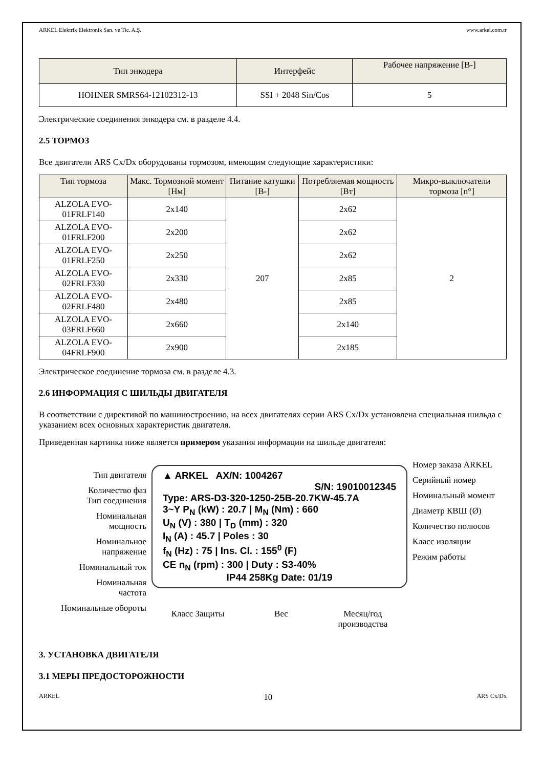ARKEL Elektrik Elektronik San. ve Tic. A.Ş. www.arkel.com.tr
| Тип энкодера | Интерфейс | Рабочее напряжение [В-] |
| --- | --- | --- |
| HOHNER SMRS64-12102312-13 | SSI + 2048 Sin/Cos | 5 |
Электрические соединения энкодера см. в разделе 4.4.
2.5 ТОРМОЗ
Все двигатели ARS Cx/Dx оборудованы тормозом, имеющим следующие характеристики:
| Тип тормоза | Макс. Тормозной момент [Нм] | Питание катушки [В-] | Потребляемая мощность [Вт] | Микро-выключатели тормоза [n°] |
| --- | --- | --- | --- | --- |
| ALZOLA EVO-01FRLF140 | 2x140 | 207 | 2x62 | 2 |
| ALZOLA EVO-01FRLF200 | 2x200 | | 2x62 | |
| ALZOLA EVO-01FRLF250 | 2x250 | | 2x62 | |
| ALZOLA EVO-02FRLF330 | 2x330 | | 2x85 | |
| ALZOLA EVO-02FRLF480 | 2x480 | | 2x85 | |
| ALZOLA EVO-03FRLF660 | 2x660 | | 2x140 | |
| ALZOLA EVO-04FRLF900 | 2x900 | | 2x185 | |
Электрическое соединение тормоза см. в разделе 4.3.
2.6 ИНФОРМАЦИЯ С ШИЛЬДЫ ДВИГАТЕЛЯ
В соответствии с директивой по машиностроению, на всех двигателях серии ARS Cx/Dx установлена специальная шильда с указанием всех основных характеристик двигателя.
Приведенная картинка ниже является примером указания информации на шильде двигателя:
Тип двигателя
Количество фаз
Тип соединения
Номинальная
мощность
Номинальное
напряжение
Номинальный ток
Номинальная
частота
Номинальные обороты
▲ ARKEL AX/N: 1004267
S/N: 19010012345
Type: ARS-D3-320-1250-25B-20.7KW-45.7A
3~Y P<sub>N</sub> (kW) : 20.7 | M<sub>N</sub> (Nm) : 660
U<sub>N</sub> (V) : 380 | T<sub>D</sub> (mm) : 320
I<sub>N</sub> (A) : 45.7 | Poles : 30
f<sub>N</sub> (Hz) : 75 | Ins. Cl. : 155<sup>0</sup> (F)
CE n<sub>N</sub> (rpm) : 300 | Duty : S3-40%
IP44 258Kg Date: 01/19
Класс Защиты Вес Месяц/год
производства
Номер заказа ARKEL
Серийный номер
Номинальный момент
Диаметр КВШ (Ø)
Количество полюсов
Класс изоляции
Режим работы
3. УСТАНОВКА ДВИГАТЕЛЯ
3.1 МЕРЫ ПРЕДОСТОРОЖНОСТИ
ARKEL 10 ARS Cx/Dx